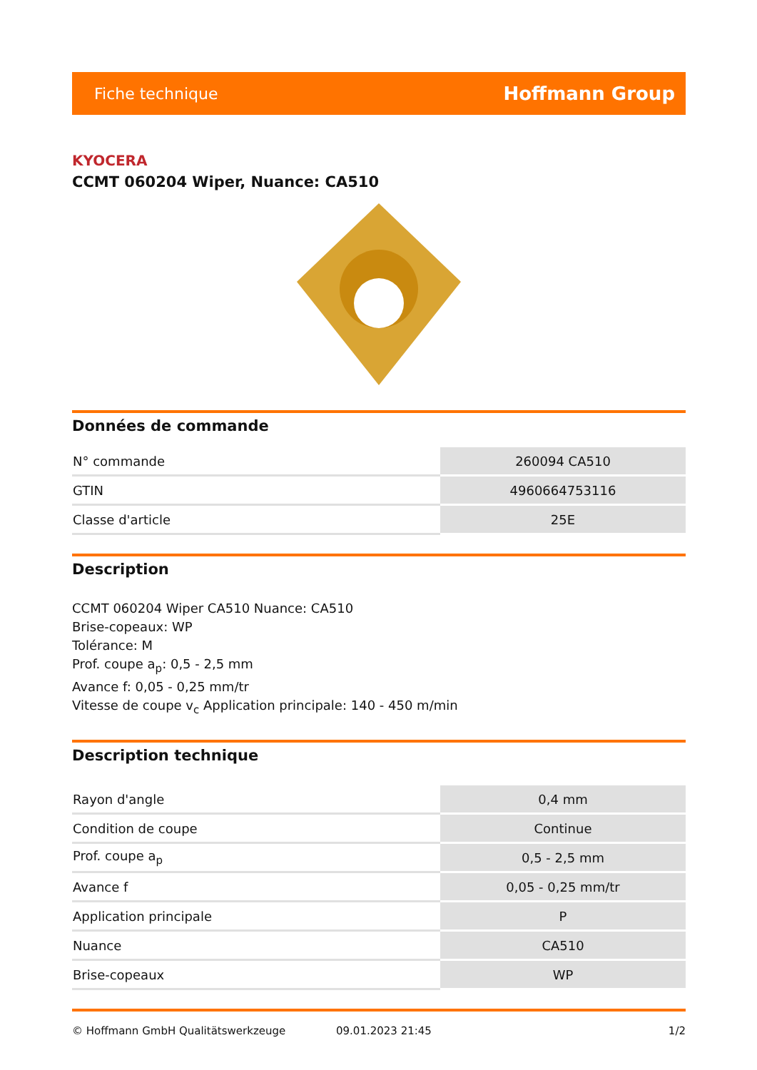Fiche technique Hoffmann Group
KYOCERA
CCMT 060204 Wiper, Nuance: CA510
Données de commande
| N° commande | 260094 CA510 |
| GTIN | 4960664753116 |
| Classe d'article | 25E |
Description
CCMT 060204 Wiper CA510 Nuance: CA510
Brise-copeaux: WP
Tolérance: M
Prof. coupe a<sub>p</sub>: 0,5 - 2,5 mm
Avance f: 0,05 - 0,25 mm/tr
Vitesse de coupe v<sub>c</sub> Application principale: 140 - 450 m/min
Description technique
| Rayon d'angle | 0,4 mm |
| Condition de coupe | Continue |
| Prof. coupe a<sub>p</sub> | 0,5 - 2,5 mm |
| Avance f | 0,05 - 0,25 mm/tr |
| Application principale | P |
| Nuance | CA510 |
| Brise-copeaux | WP |
© Hoffmann GmbH Qualitätswerkzeuge 09.01.2023 21:45 1/2